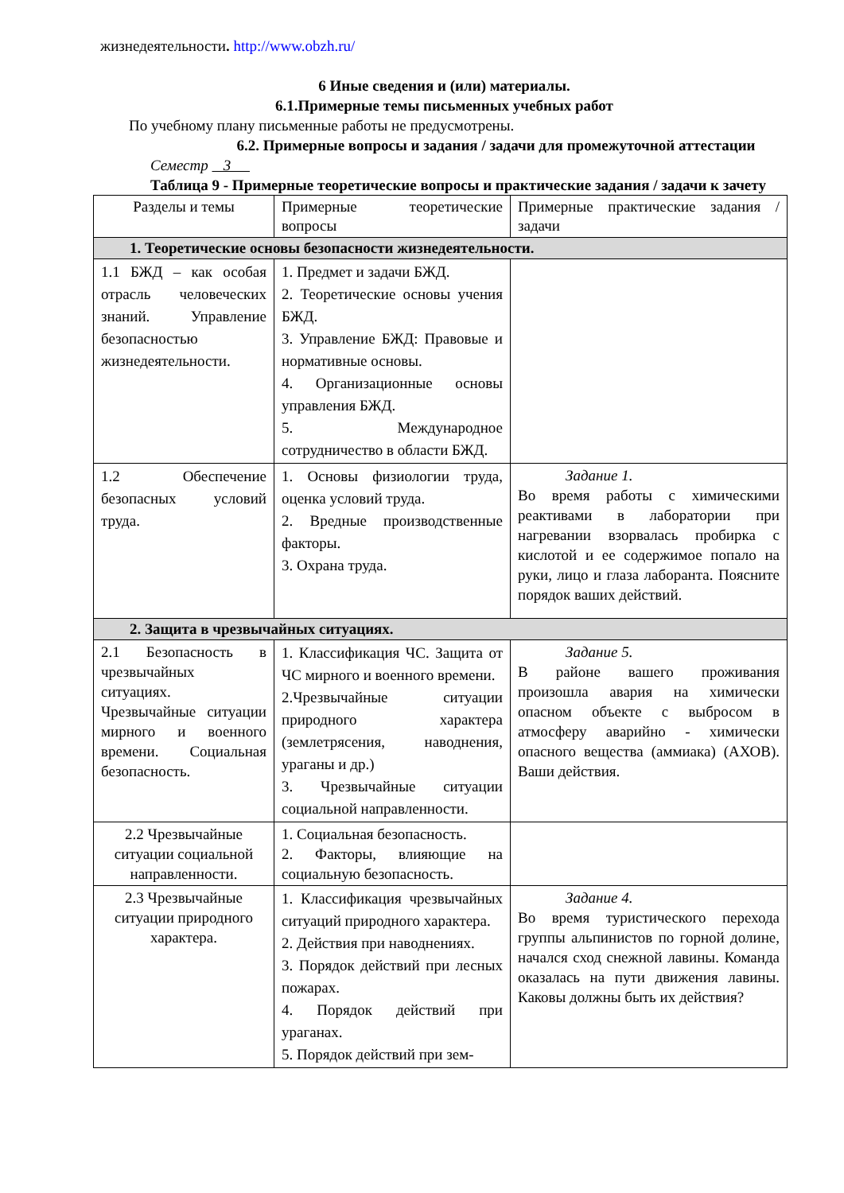жизнедеятельности. http://www.obzh.ru/
6 Иные сведения и (или) материалы.
6.1.Примерные темы письменных учебных работ
По учебному плану письменные работы не предусмотрены.
6.2. Примерные вопросы и задания / задачи для промежуточной аттестации
Семестр 3
Таблица 9 - Примерные теоретические вопросы и практические задания / задачи к зачету
| Разделы и темы | Примерные теоретические вопросы | Примерные практические задания / задачи |
| 1. Теоретические основы безопасности жизнедеятельности. | | |
| 1.1 БЖД – как особая отрасль человеческих знаний. Управление безопасностью жизнедеятельности. | 1. Предмет и задачи БЖД. 2. Теоретические основы учения БЖД. 3. Управление БЖД: Правовые и нормативные основы. 4. Организационные основы управления БЖД. 5. Международное сотрудничество в области БЖД. | |
| 1.2 Обеспечение безопасных условий труда. | 1. Основы физиологии труда, оценка условий труда. 2. Вредные производственные факторы. 3. Охрана труда. | Задание 1. Во время работы с химическими реактивами в лаборатории при нагревании взорвалась пробирка с кислотой и ее содержимое попало на руки, лицо и глаза лаборанта. Поясните порядок ваших действий. |
| 2. Защита в чрезвычайных ситуациях. | | |
| 2.1 Безопасность в чрезвычайных ситуациях. Чрезвычайные ситуации мирного и военного времени. Социальная безопасность. | 1. Классификация ЧС. Защита от ЧС мирного и военного времени. 2.Чрезвычайные ситуации природного характера (землетрясения, наводнения, ураганы и др.) 3. Чрезвычайные ситуации социальной направленности. | Задание 5. В районе вашего проживания произошла авария на химически опасном объекте с выбросом в атмосферу аварийно - химически опасного вещества (аммиака) (АХОВ). Ваши действия. |
| 2.2 Чрезвычайные ситуации социальной направленности. | 1. Социальная безопасность. 2. Факторы, влияющие на социальную безопасность. | |
| 2.3 Чрезвычайные ситуации природного характера. | 1. Классификация чрезвычайных ситуаций природного характера. 2. Действия при наводнениях. 3. Порядок действий при лесных пожарах. 4. Порядок действий при ураганах. 5. Порядок действий при зем- | Задание 4. Во время туристического перехода группы альпинистов по горной долине, начался сход снежной лавины. Команда оказалась на пути движения лавины. Каковы должны быть их действия? |